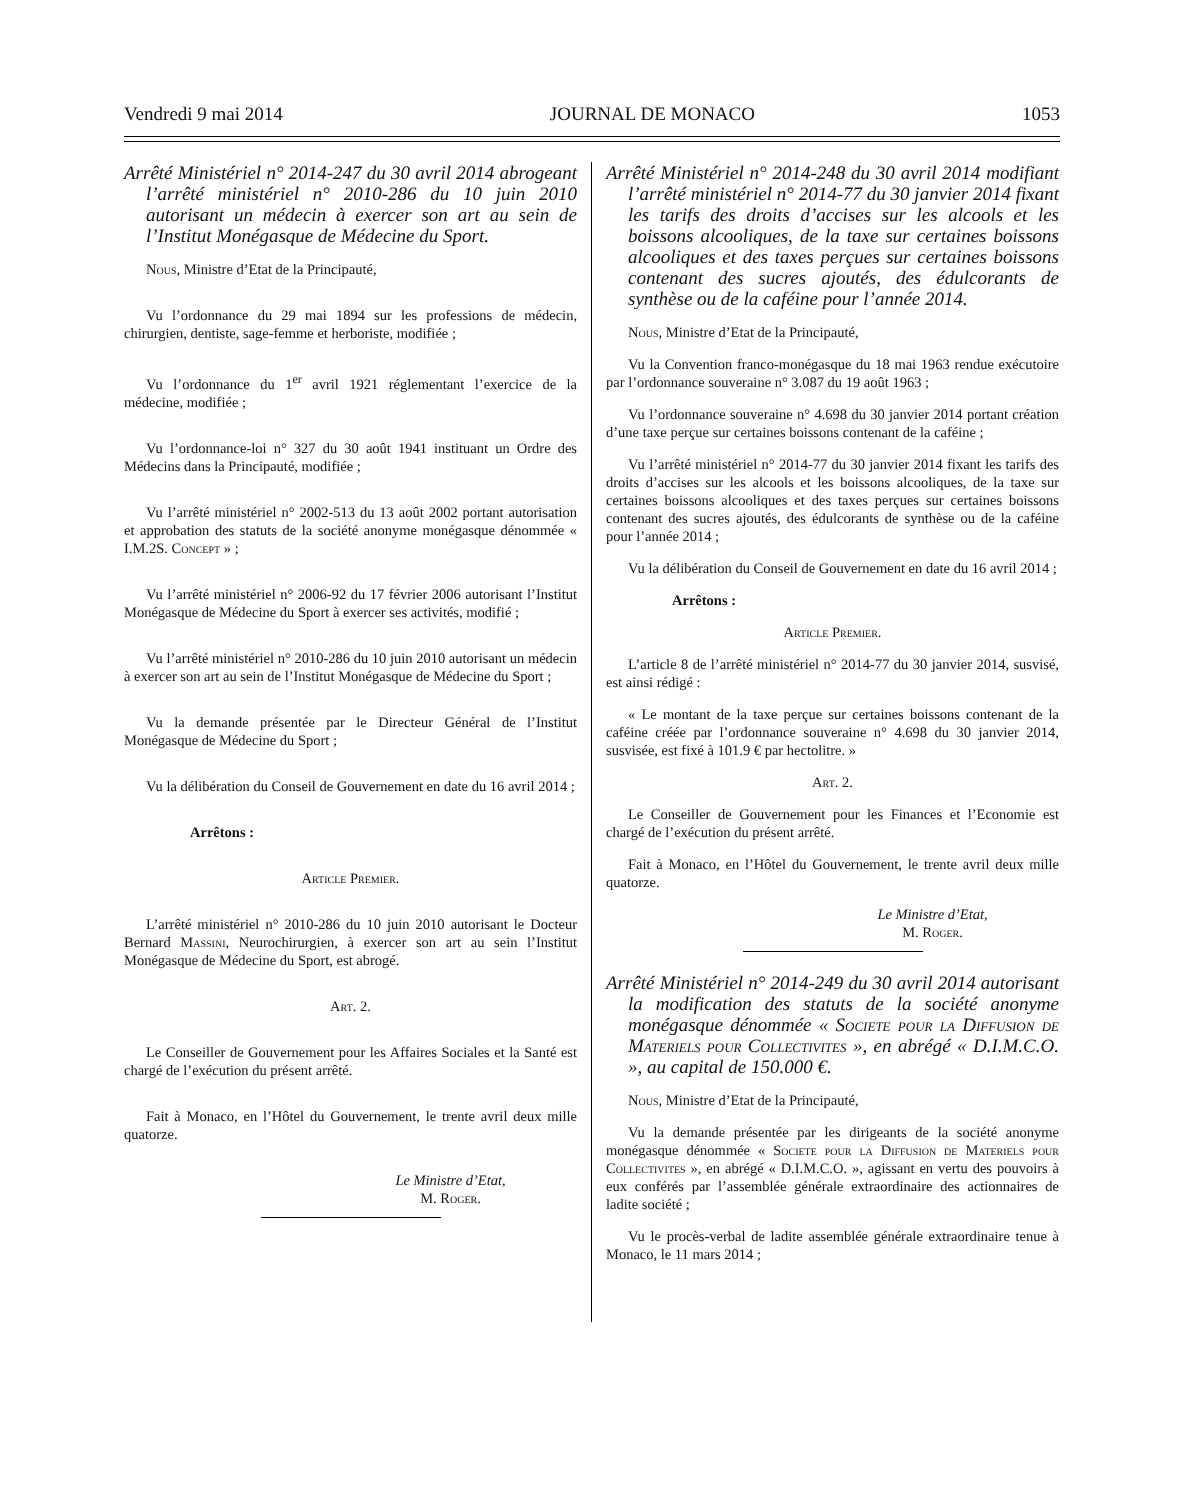Vendredi 9 mai 2014 JOURNAL DE MONACO 1053
Arrêté Ministériel n° 2014-247 du 30 avril 2014 abrogeant l’arrêté ministériel n° 2010-286 du 10 juin 2010 autorisant un médecin à exercer son art au sein de l’Institut Monégasque de Médecine du Sport.
Nous, Ministre d’Etat de la Principauté,
Vu l’ordonnance du 29 mai 1894 sur les professions de médecin, chirurgien, dentiste, sage-femme et herboriste, modifiée ;
Vu l’ordonnance du 1<sup>er</sup> avril 1921 réglementant l’exercice de la médecine, modifiée ;
Vu l’ordonnance-loi n° 327 du 30 août 1941 instituant un Ordre des Médecins dans la Principauté, modifiée ;
Vu l’arrêté ministériel n° 2002-513 du 13 août 2002 portant autorisation et approbation des statuts de la société anonyme monégasque dénommée « I.M.2S. Concept » ;
Vu l’arrêté ministériel n° 2006-92 du 17 février 2006 autorisant l’Institut Monégasque de Médecine du Sport à exercer ses activités, modifié ;
Vu l’arrêté ministériel n° 2010-286 du 10 juin 2010 autorisant un médecin à exercer son art au sein de l’Institut Monégasque de Médecine du Sport ;
Vu la demande présentée par le Directeur Général de l’Institut Monégasque de Médecine du Sport ;
Vu la délibération du Conseil de Gouvernement en date du 16 avril 2014 ;
Arrêtons :
Article Premier.
L’arrêté ministériel n° 2010-286 du 10 juin 2010 autorisant le Docteur Bernard Massini, Neurochirurgien, à exercer son art au sein l’Institut Monégasque de Médecine du Sport, est abrogé.
Art. 2.
Le Conseiller de Gouvernement pour les Affaires Sociales et la Santé est chargé de l’exécution du présent arrêté.
Fait à Monaco, en l’Hôtel du Gouvernement, le trente avril deux mille quatorze.
Le Ministre d’Etat,
M. Roger.
Arrêté Ministériel n° 2014-248 du 30 avril 2014 modifiant l’arrêté ministériel n° 2014-77 du 30 janvier 2014 fixant les tarifs des droits d’accises sur les alcools et les boissons alcooliques, de la taxe sur certaines boissons alcooliques et des taxes perçues sur certaines boissons contenant des sucres ajoutés, des édulcorants de synthèse ou de la caféine pour l’année 2014.
Nous, Ministre d’Etat de la Principauté,
Vu la Convention franco-monégasque du 18 mai 1963 rendue exécutoire par l’ordonnance souveraine n° 3.087 du 19 août 1963 ;
Vu l’ordonnance souveraine n° 4.698 du 30 janvier 2014 portant création d’une taxe perçue sur certaines boissons contenant de la caféine ;
Vu l’arrêté ministériel n° 2014-77 du 30 janvier 2014 fixant les tarifs des droits d’accises sur les alcools et les boissons alcooliques, de la taxe sur certaines boissons alcooliques et des taxes perçues sur certaines boissons contenant des sucres ajoutés, des édulcorants de synthèse ou de la caféine pour l’année 2014 ;
Vu la délibération du Conseil de Gouvernement en date du 16 avril 2014 ;
Arrêtons :
Article Premier.
L’article 8 de l’arrêté ministériel n° 2014-77 du 30 janvier 2014, susvisé, est ainsi rédigé :
« Le montant de la taxe perçue sur certaines boissons contenant de la caféine créée par l’ordonnance souveraine n° 4.698 du 30 janvier 2014, susvisée, est fixé à 101.9 € par hectolitre. »
Art. 2.
Le Conseiller de Gouvernement pour les Finances et l’Economie est chargé de l’exécution du présent arrêté.
Fait à Monaco, en l’Hôtel du Gouvernement, le trente avril deux mille quatorze.
Le Ministre d’Etat,
M. Roger.
Arrêté Ministériel n° 2014-249 du 30 avril 2014 autorisant la modification des statuts de la société anonyme monégasque dénommée « Societe pour la Diffusion de Materiels pour Collectivites », en abrégé « D.I.M.C.O. », au capital de 150.000 €.
Nous, Ministre d’Etat de la Principauté,
Vu la demande présentée par les dirigeants de la société anonyme monégasque dénommée « Societe pour la Diffusion de Materiels pour Collectivites », en abrégé « D.I.M.C.O. », agissant en vertu des pouvoirs à eux conférés par l’assemblée générale extraordinaire des actionnaires de ladite société ;
Vu le procès-verbal de ladite assemblée générale extraordinaire tenue à Monaco, le 11 mars 2014 ;